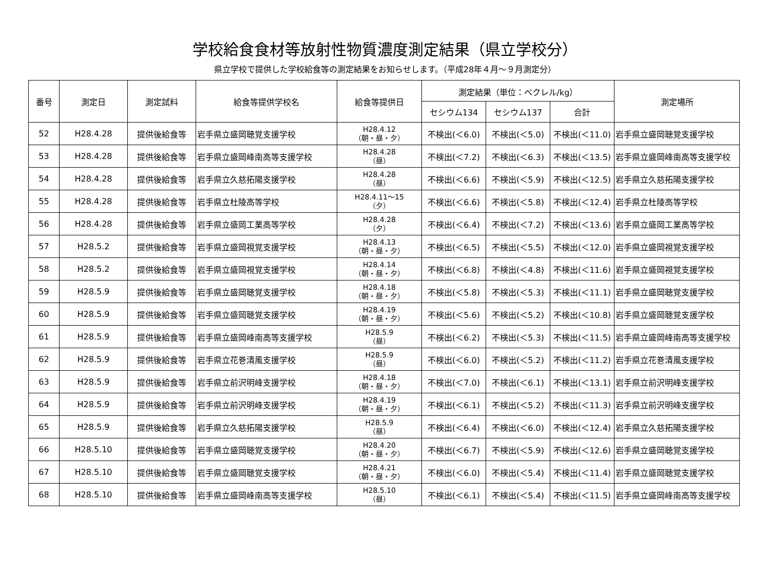学校給食食材等放射性物質濃度測定結果（県立学校分）
県立学校で提供した学校給食等の測定結果をお知らせします。（平成28年４月～９月測定分）
| 番号 | 測定日 | 測定試料 | 給食等提供学校名 | 給食等提供日 | 測定結果（単位：ベクレル/kg） | | | 測定場所 |
| --- | --- | --- | --- | --- | --- | --- | --- | --- |
| | | | | | セシウム134 | セシウム137 | 合計 | |
| 52 | H28.4.28 | 提供後給食等 | 岩手県立盛岡聴覚支援学校 | H28.4.12 （朝・昼・夕） | 不検出(＜6.0) | 不検出(＜5.0) | 不検出(＜11.0) | 岩手県立盛岡聴覚支援学校 |
| 53 | H28.4.28 | 提供後給食等 | 岩手県立盛岡峰南高等支援学校 | H28.4.28 （昼） | 不検出(＜7.2) | 不検出(＜6.3) | 不検出(＜13.5) | 岩手県立盛岡峰南高等支援学校 |
| 54 | H28.4.28 | 提供後給食等 | 岩手県立久慈拓陽支援学校 | H28.4.28 （昼） | 不検出(＜6.6) | 不検出(＜5.9) | 不検出(＜12.5) | 岩手県立久慈拓陽支援学校 |
| 55 | H28.4.28 | 提供後給食等 | 岩手県立杜陵高等学校 | H28.4.11～15 （夕） | 不検出(＜6.6) | 不検出(＜5.8) | 不検出(＜12.4) | 岩手県立杜陵高等学校 |
| 56 | H28.4.28 | 提供後給食等 | 岩手県立盛岡工業高等学校 | H28.4.28 （夕） | 不検出(＜6.4) | 不検出(＜7.2) | 不検出(＜13.6) | 岩手県立盛岡工業高等学校 |
| 57 | H28.5.2 | 提供後給食等 | 岩手県立盛岡視覚支援学校 | H28.4.13 （朝・昼・夕） | 不検出(＜6.5) | 不検出(＜5.5) | 不検出(＜12.0) | 岩手県立盛岡視覚支援学校 |
| 58 | H28.5.2 | 提供後給食等 | 岩手県立盛岡視覚支援学校 | H28.4.14 （朝・昼・夕） | 不検出(＜6.8) | 不検出(＜4.8) | 不検出(＜11.6) | 岩手県立盛岡視覚支援学校 |
| 59 | H28.5.9 | 提供後給食等 | 岩手県立盛岡聴覚支援学校 | H28.4.18 （朝・昼・夕） | 不検出(＜5.8) | 不検出(＜5.3) | 不検出(＜11.1) | 岩手県立盛岡聴覚支援学校 |
| 60 | H28.5.9 | 提供後給食等 | 岩手県立盛岡聴覚支援学校 | H28.4.19 （朝・昼・夕） | 不検出(＜5.6) | 不検出(＜5.2) | 不検出(＜10.8) | 岩手県立盛岡聴覚支援学校 |
| 61 | H28.5.9 | 提供後給食等 | 岩手県立盛岡峰南高等支援学校 | H28.5.9 （昼） | 不検出(＜6.2) | 不検出(＜5.3) | 不検出(＜11.5) | 岩手県立盛岡峰南高等支援学校 |
| 62 | H28.5.9 | 提供後給食等 | 岩手県立花巻清風支援学校 | H28.5.9 （昼） | 不検出(＜6.0) | 不検出(＜5.2) | 不検出(＜11.2) | 岩手県立花巻清風支援学校 |
| 63 | H28.5.9 | 提供後給食等 | 岩手県立前沢明峰支援学校 | H28.4.18 （朝・昼・夕） | 不検出(＜7.0) | 不検出(＜6.1) | 不検出(＜13.1) | 岩手県立前沢明峰支援学校 |
| 64 | H28.5.9 | 提供後給食等 | 岩手県立前沢明峰支援学校 | H28.4.19 （朝・昼・夕） | 不検出(＜6.1) | 不検出(＜5.2) | 不検出(＜11.3) | 岩手県立前沢明峰支援学校 |
| 65 | H28.5.9 | 提供後給食等 | 岩手県立久慈拓陽支援学校 | H28.5.9 （昼） | 不検出(＜6.4) | 不検出(＜6.0) | 不検出(＜12.4) | 岩手県立久慈拓陽支援学校 |
| 66 | H28.5.10 | 提供後給食等 | 岩手県立盛岡聴覚支援学校 | H28.4.20 （朝・昼・夕） | 不検出(＜6.7) | 不検出(＜5.9) | 不検出(＜12.6) | 岩手県立盛岡聴覚支援学校 |
| 67 | H28.5.10 | 提供後給食等 | 岩手県立盛岡聴覚支援学校 | H28.4.21 （朝・昼・夕） | 不検出(＜6.0) | 不検出(＜5.4) | 不検出(＜11.4) | 岩手県立盛岡聴覚支援学校 |
| 68 | H28.5.10 | 提供後給食等 | 岩手県立盛岡峰南高等支援学校 | H28.5.10 （昼） | 不検出(＜6.1) | 不検出(＜5.4) | 不検出(＜11.5) | 岩手県立盛岡峰南高等支援学校 |